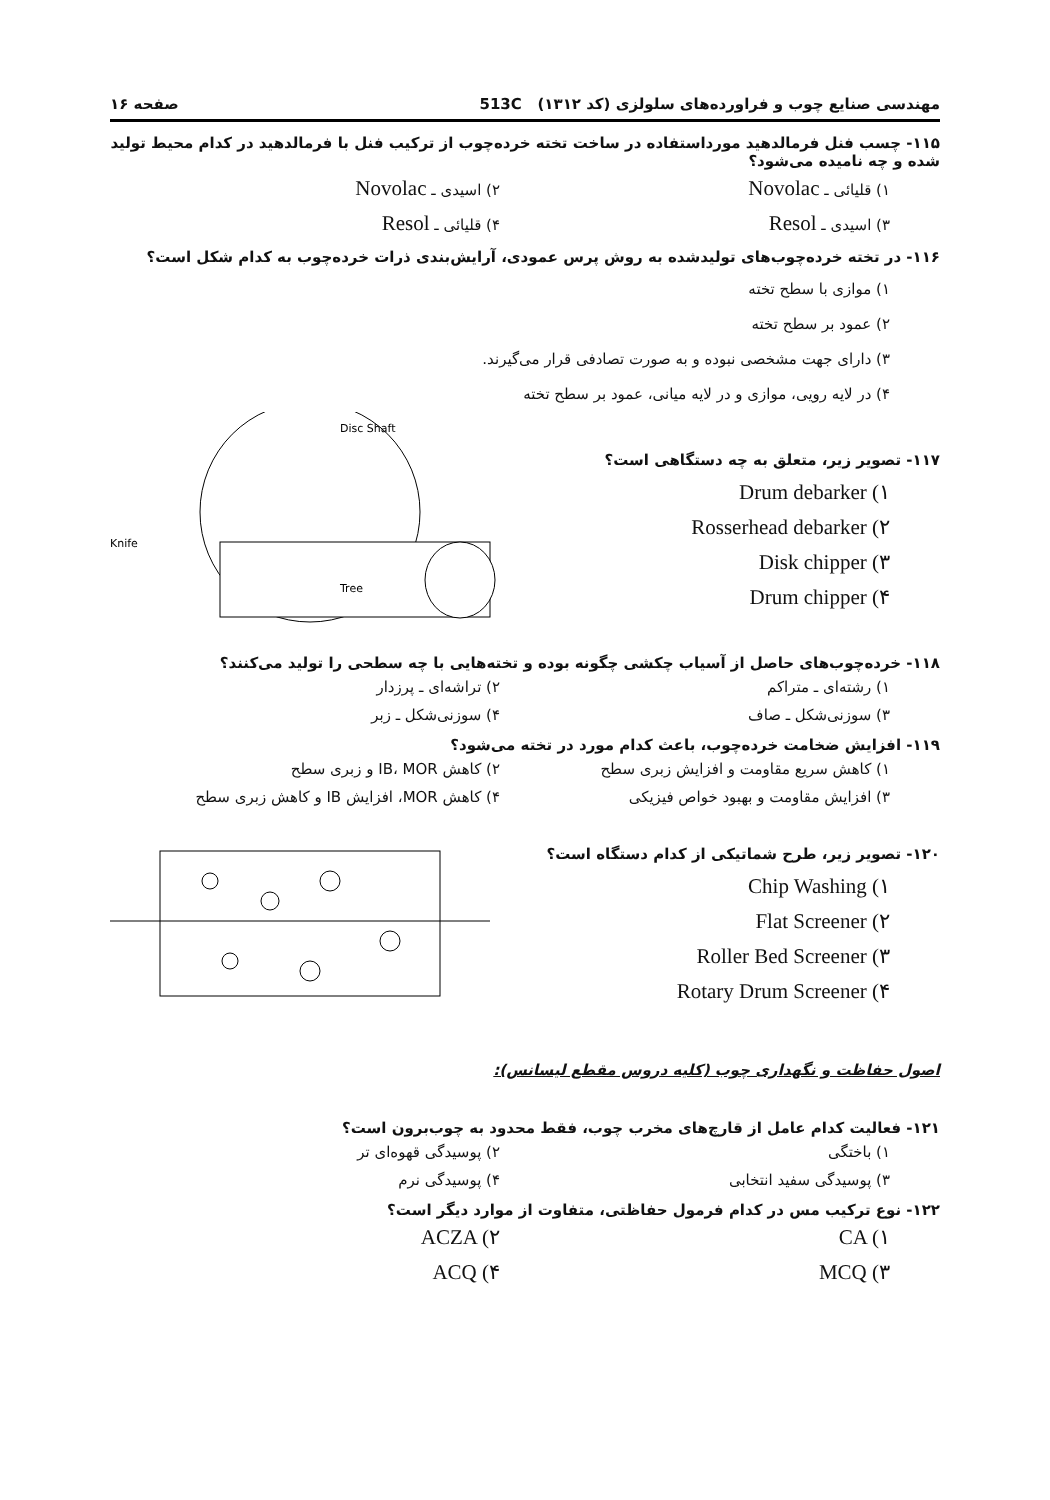مهندسی صنایع چوب و فراورده‌های سلولزی (کد ۱۳۱۲) 513C صفحه ۱۶
۱۱۵- چسب فنل فرمالدهید مورداستفاده در ساخت تخته خرده‌چوب از ترکیب فنل با فرمالدهید در کدام محیط تولید شده و چه نامیده می‌شود؟
۱) قلیائی ـ Novolac ۲) اسیدی ـ Novolac ۳) اسیدی ـ Resol ۴) قلیائی ـ Resol
۱۱۶- در تخته خرده‌چوب‌های تولیدشده به روش پرس عمودی، آرایش‌بندی ذرات خرده‌چوب به کدام شکل است؟
۱) موازی با سطح تخته
۲) عمود بر سطح تخته
۳) دارای جهت مشخصی نبوده و به صورت تصادفی قرار می‌گیرند.
۴) در لایه رویی، موازی و در لایه میانی، عمود بر سطح تخته
۱۱۷- تصویر زیر، متعلق به چه دستگاهی است؟
Drum debarker (۱
Rosserhead debarker (۲
Disk chipper (۳
Drum chipper (۴
Disc Shaft
Knife
Tree
۱۱۸- خرده‌چوب‌های حاصل از آسیاب چکشی چگونه بوده و تخته‌هایی با چه سطحی را تولید می‌کنند؟
۱) رشته‌ای ـ متراکم ۲) تراشه‌ای ـ پرزدار ۳) سوزنی‌شکل ـ صاف ۴) سوزنی‌شکل ـ زبر
۱۱۹- افزایش ضخامت خرده‌چوب، باعث کدام مورد در تخته می‌شود؟
۱) کاهش سریع مقاومت و افزایش زبری سطح ۲) کاهش IB، MOR و زبری سطح ۳) افزایش مقاومت و بهبود خواص فیزیکی ۴) کاهش MOR، افزایش IB و کاهش زبری سطح
۱۲۰- تصویر زیر، طرح شماتیکی از کدام دستگاه است؟
Chip Washing (۱
Flat Screener (۲
Roller Bed Screener (۳
Rotary Drum Screener (۴
اصول حفاظت و نگهداری چوب (کلیه دروس مقطع لیسانس):
۱۲۱- فعالیت کدام عامل از قارچ‌های مخرب چوب، فقط محدود به چوب‌برون است؟
۱) باختگی ۲) پوسیدگی قهوه‌ای تر ۳) پوسیدگی سفید انتخابی ۴) پوسیدگی نرم
۱۲۲- نوع ترکیب مس در کدام فرمول حفاظتی، متفاوت از موارد دیگر است؟
CA (۱ ACZA (۲ MCQ (۳ ACQ (۴